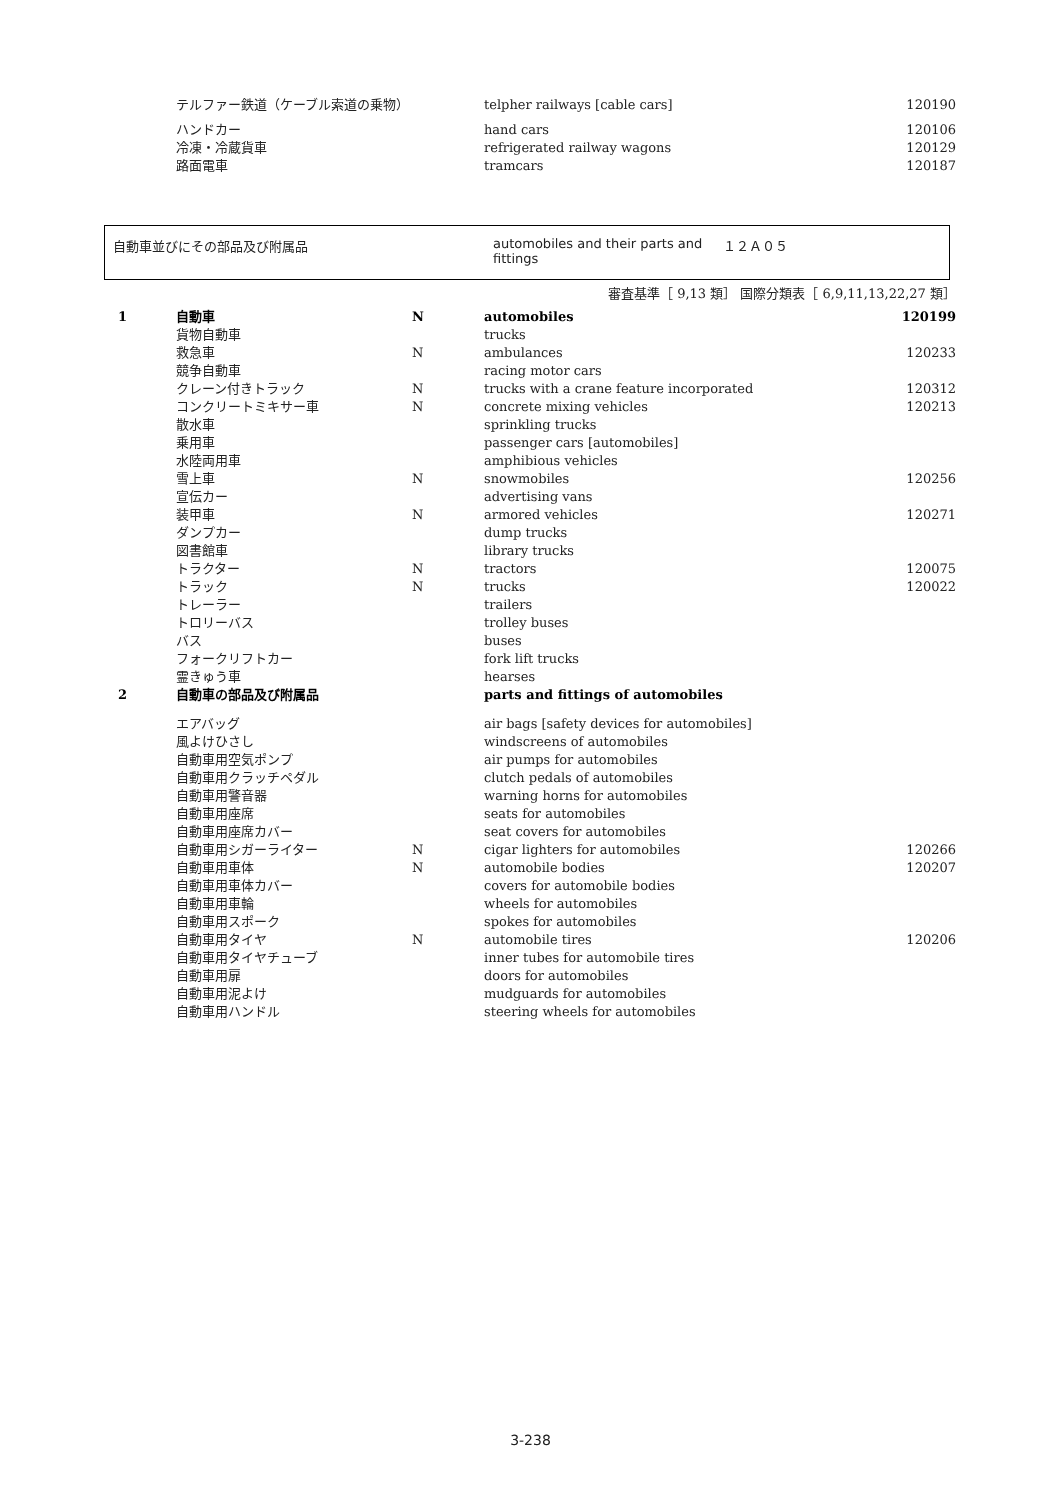| | テルファー鉄道（ケーブル索道の乗物） | | telpher railways [cable cars] | 120190 |
| | ハンドカー | | hand cars | 120106 |
| | 冷凍・冷蔵貨車 | | refrigerated railway wagons | 120129 |
| | 路面電車 | | tramcars | 120187 |
自動車並びにその部品及び附属品 automobiles and their parts and fittings
１２Ａ０５
審査基準［ 9,13 類］ 国際分類表［ 6,9,11,13,22,27 類］
| 1 | 自動車 | N | automobiles | 120199 |
| | 貨物自動車 | | trucks | |
| | 救急車 | N | ambulances | 120233 |
| | 競争自動車 | | racing motor cars | |
| | クレーン付きトラック | N | trucks with a crane feature incorporated | 120312 |
| | コンクリートミキサー車 | N | concrete mixing vehicles | 120213 |
| | 散水車 | | sprinkling trucks | |
| | 乗用車 | | passenger cars [automobiles] | |
| | 水陸両用車 | | amphibious vehicles | |
| | 雪上車 | N | snowmobiles | 120256 |
| | 宣伝カー | | advertising vans | |
| | 装甲車 | N | armored vehicles | 120271 |
| | ダンプカー | | dump trucks | |
| | 図書館車 | | library trucks | |
| | トラクター | N | tractors | 120075 |
| | トラック | N | trucks | 120022 |
| | トレーラー | | trailers | |
| | トロリーバス | | trolley buses | |
| | バス | | buses | |
| | フォークリフトカー | | fork lift trucks | |
| | 霊きゅう車 | | hearses | |
| 2 | 自動車の部品及び附属品 | | parts and fittings of automobiles | |
| | エアバッグ | | air bags [safety devices for automobiles] | |
| | 風よけひさし | | windscreens of automobiles | |
| | 自動車用空気ポンプ | | air pumps for automobiles | |
| | 自動車用クラッチペダル | | clutch pedals of automobiles | |
| | 自動車用警音器 | | warning horns for automobiles | |
| | 自動車用座席 | | seats for automobiles | |
| | 自動車用座席カバー | | seat covers for automobiles | |
| | 自動車用シガーライター | N | cigar lighters for automobiles | 120266 |
| | 自動車用車体 | N | automobile bodies | 120207 |
| | 自動車用車体カバー | | covers for automobile bodies | |
| | 自動車用車輪 | | wheels for automobiles | |
| | 自動車用スポーク | | spokes for automobiles | |
| | 自動車用タイヤ | N | automobile tires | 120206 |
| | 自動車用タイヤチューブ | | inner tubes for automobile tires | |
| | 自動車用扉 | | doors for automobiles | |
| | 自動車用泥よけ | | mudguards for automobiles | |
| | 自動車用ハンドル | | steering wheels for automobiles | |
3-238